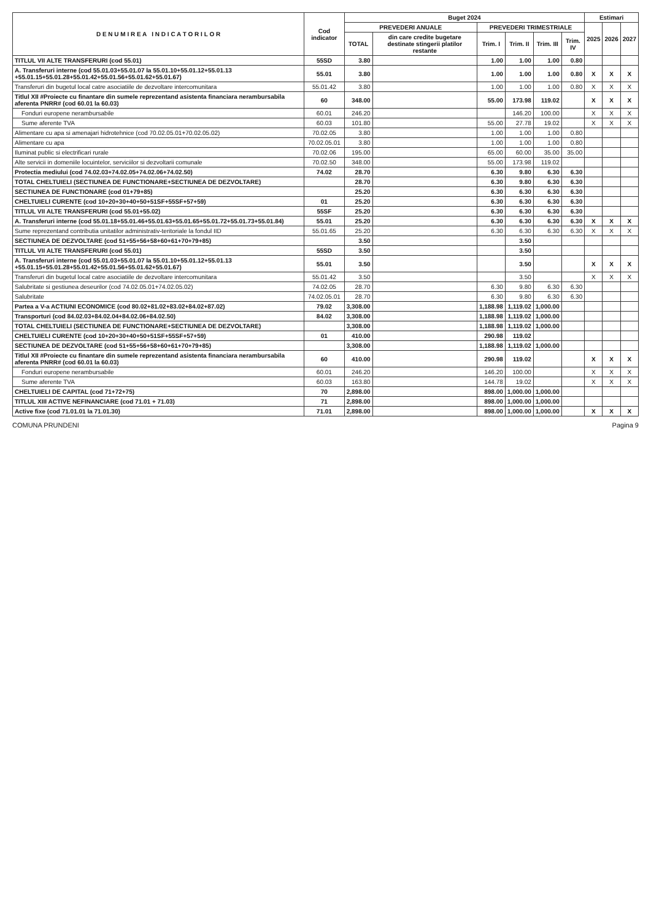| D E N U M I R E A I N D I C A T O R I L O R | Cod indicator | Buget 2024 | | | | | | Estimari | | |
| --- | --- | --- | --- | --- | --- | --- | --- | --- | --- | --- |
| | | PREVEDERI ANUALE | | PREVEDERI TRIMESTRIALE | | | | 2025 | 2026 | 2027 |
| | | TOTAL | din care credite bugetare destinate stingerii platilor restante | Trim. I | Trim. II | Trim. III | Trim. IV | | | |
| TITLUL VII ALTE TRANSFERURI (cod 55.01) | 55SD | 3.80 | | 1.00 | 1.00 | 1.00 | 0.80 | | | |
| A. Transferuri interne (cod 55.01.03+55.01.07 la 55.01.10+55.01.12+55.01.13 +55.01.15+55.01.28+55.01.42+55.01.56+55.01.62+55.01.67) | 55.01 | 3.80 | | 1.00 | 1.00 | 1.00 | 0.80 | X | X | X |
| Transferuri din bugetul local catre asociatiile de dezvoltare intercomunitara | 55.01.42 | 3.80 | | 1.00 | 1.00 | 1.00 | 0.80 | X | X | X |
| Titlul XII #Proiecte cu finantare din sumele reprezentand asistenta financiara nerambursabila aferenta PNRR# (cod 60.01 la 60.03) | 60 | 348.00 | | 55.00 | 173.98 | 119.02 | | X | X | X |
| Fonduri europene nerambursabile | 60.01 | 246.20 | | | 146.20 | 100.00 | | X | X | X |
| Sume aferente TVA | 60.03 | 101.80 | | 55.00 | 27.78 | 19.02 | | X | X | X |
| Alimentare cu apa si amenajari hidrotehnice (cod 70.02.05.01+70.02.05.02) | 70.02.05 | 3.80 | | 1.00 | 1.00 | 1.00 | 0.80 | | | |
| Alimentare cu apa | 70.02.05.01 | 3.80 | | 1.00 | 1.00 | 1.00 | 0.80 | | | |
| Iluminat public si electrificari rurale | 70.02.06 | 195.00 | | 65.00 | 60.00 | 35.00 | 35.00 | | | |
| Alte servicii in domeniile locuintelor, serviciilor si dezvoltarii comunale | 70.02.50 | 348.00 | | 55.00 | 173.98 | 119.02 | | | | |
| Protectia mediului (cod 74.02.03+74.02.05+74.02.06+74.02.50) | 74.02 | 28.70 | | 6.30 | 9.80 | 6.30 | 6.30 | | | |
| TOTAL CHELTUIELI (SECTIUNEA DE FUNCTIONARE+SECTIUNEA DE DEZVOLTARE) | | 28.70 | | 6.30 | 9.80 | 6.30 | 6.30 | | | |
| SECTIUNEA DE FUNCTIONARE (cod 01+79+85) | | 25.20 | | 6.30 | 6.30 | 6.30 | 6.30 | | | |
| CHELTUIELI CURENTE (cod 10+20+30+40+50+51SF+55SF+57+59) | 01 | 25.20 | | 6.30 | 6.30 | 6.30 | 6.30 | | | |
| TITLUL VII ALTE TRANSFERURI (cod 55.01+55.02) | 55SF | 25.20 | | 6.30 | 6.30 | 6.30 | 6.30 | | | |
| A. Transferuri interne (cod 55.01.18+55.01.46+55.01.63+55.01.65+55.01.72+55.01.73+55.01.84) | 55.01 | 25.20 | | 6.30 | 6.30 | 6.30 | 6.30 | X | X | X |
| Sume reprezentand contributia unitatilor administrativ-teritoriale la fondul IID | 55.01.65 | 25.20 | | 6.30 | 6.30 | 6.30 | 6.30 | X | X | X |
| SECTIUNEA DE DEZVOLTARE (cod 51+55+56+58+60+61+70+79+85) | | 3.50 | | | 3.50 | | | | | |
| TITLUL VII ALTE TRANSFERURI (cod 55.01) | 55SD | 3.50 | | | 3.50 | | | | | |
| A. Transferuri interne (cod 55.01.03+55.01.07 la 55.01.10+55.01.12+55.01.13 +55.01.15+55.01.28+55.01.42+55.01.56+55.01.62+55.01.67) | 55.01 | 3.50 | | | 3.50 | | | X | X | X |
| Transferuri din bugetul local catre asociatiile de dezvoltare intercomunitara | 55.01.42 | 3.50 | | | 3.50 | | | X | X | X |
| Salubritate si gestiunea deseurilor (cod 74.02.05.01+74.02.05.02) | 74.02.05 | 28.70 | | 6.30 | 9.80 | 6.30 | 6.30 | | | |
| Salubritate | 74.02.05.01 | 28.70 | | 6.30 | 9.80 | 6.30 | 6.30 | | | |
| Partea a V-a ACTIUNI ECONOMICE (cod 80.02+81.02+83.02+84.02+87.02) | 79.02 | 3,308.00 | | 1,188.98 | 1,119.02 | 1,000.00 | | | | |
| Transporturi (cod 84.02.03+84.02.04+84.02.06+84.02.50) | 84.02 | 3,308.00 | | 1,188.98 | 1,119.02 | 1,000.00 | | | | |
| TOTAL CHELTUIELI (SECTIUNEA DE FUNCTIONARE+SECTIUNEA DE DEZVOLTARE) | | 3,308.00 | | 1,188.98 | 1,119.02 | 1,000.00 | | | | |
| CHELTUIELI CURENTE (cod 10+20+30+40+50+51SF+55SF+57+59) | 01 | 410.00 | | 290.98 | 119.02 | | | | | |
| SECTIUNEA DE DEZVOLTARE (cod 51+55+56+58+60+61+70+79+85) | | 3,308.00 | | 1,188.98 | 1,119.02 | 1,000.00 | | | | |
| Titlul XII #Proiecte cu finantare din sumele reprezentand asistenta financiara nerambursabila aferenta PNRR# (cod 60.01 la 60.03) | 60 | 410.00 | | 290.98 | 119.02 | | | X | X | X |
| Fonduri europene nerambursabile | 60.01 | 246.20 | | 146.20 | 100.00 | | | X | X | X |
| Sume aferente TVA | 60.03 | 163.80 | | 144.78 | 19.02 | | | X | X | X |
| CHELTUIELI DE CAPITAL (cod 71+72+75) | 70 | 2,898.00 | | 898.00 | 1,000.00 | 1,000.00 | | | | |
| TITLUL XIII ACTIVE NEFINANCIARE (cod 71.01 + 71.03) | 71 | 2,898.00 | | 898.00 | 1,000.00 | 1,000.00 | | | | |
| Active fixe (cod 71.01.01 la 71.01.30) | 71.01 | 2,898.00 | | 898.00 | 1,000.00 | 1,000.00 | | X | X | X |
COMUNA PRUNDENI Pagina 9